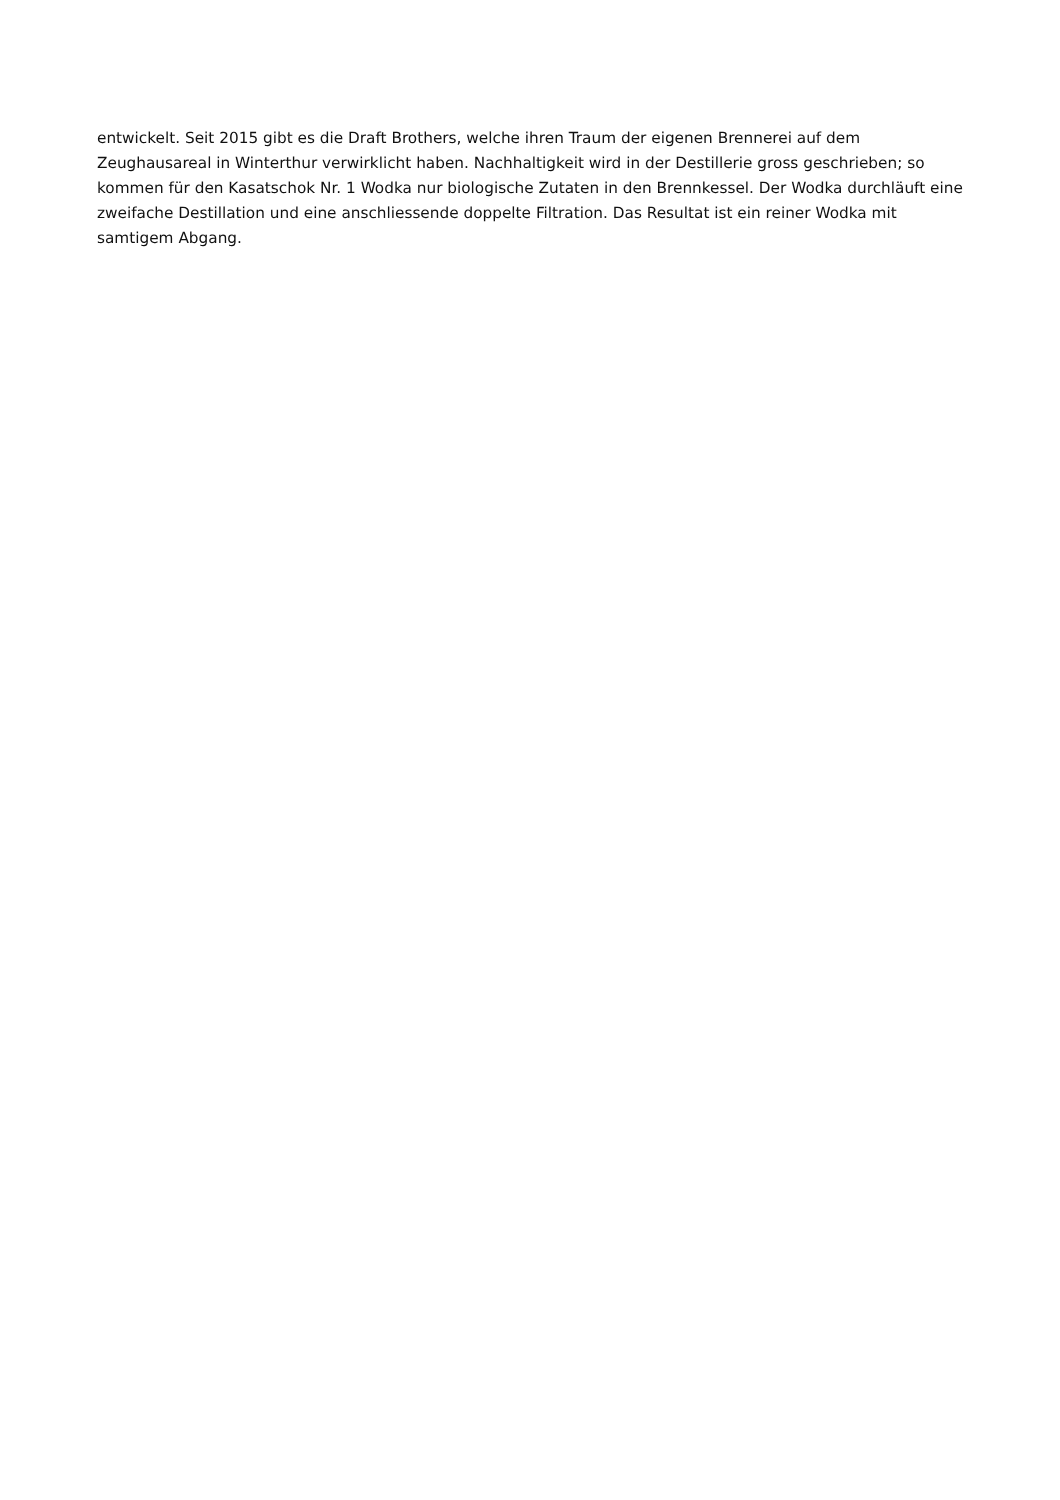entwickelt. Seit 2015 gibt es die Draft Brothers, welche ihren Traum der eigenen Brennerei auf dem Zeughausareal in Winterthur verwirklicht haben. Nachhaltigkeit wird in der Destillerie gross geschrieben; so kommen für den Kasatschok Nr. 1 Wodka nur biologische Zutaten in den Brennkessel. Der Wodka durchläuft eine zweifache Destillation und eine anschliessende doppelte Filtration. Das Resultat ist ein reiner Wodka mit samtigem Abgang.